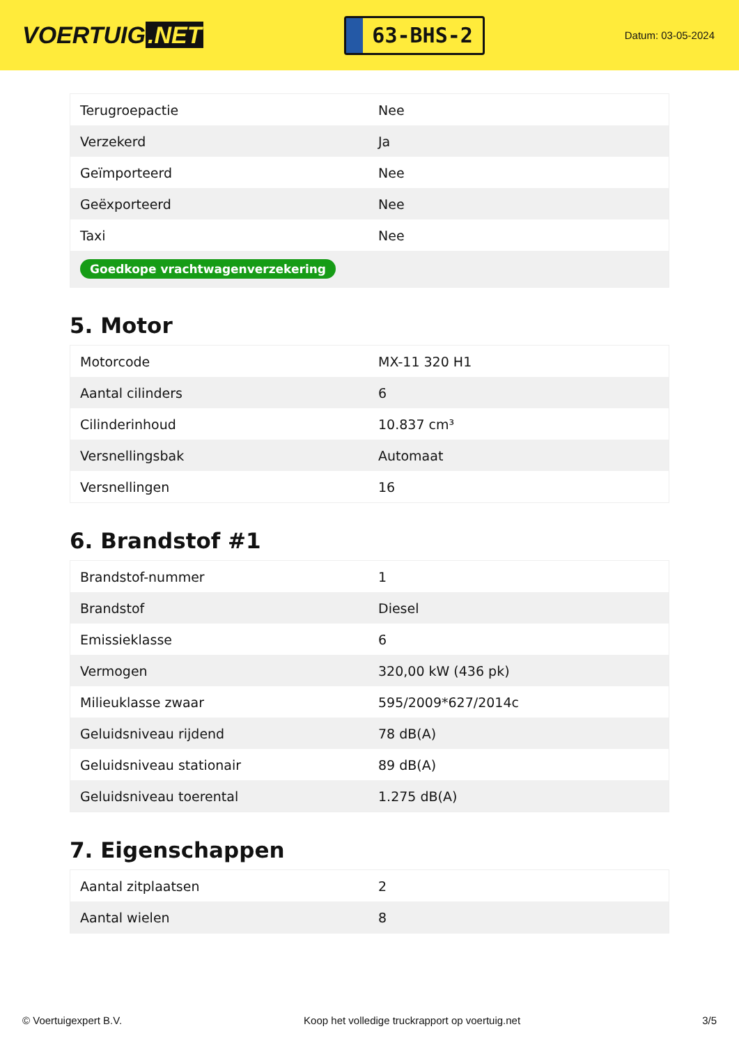VOERTUIG.NET
63-BHS-2
Datum: 03-05-2024
| Terugroepactie | Nee |
| Verzekerd | Ja |
| Geïmporteerd | Nee |
| Geëxporteerd | Nee |
| Taxi | Nee |
| Goedkope vrachtwagenverzekering | |
5. Motor
| Motorcode | MX-11 320 H1 |
| Aantal cilinders | 6 |
| Cilinderinhoud | 10.837 cm³ |
| Versnellingsbak | Automaat |
| Versnellingen | 16 |
6. Brandstof #1
| Brandstof-nummer | 1 |
| Brandstof | Diesel |
| Emissieklasse | 6 |
| Vermogen | 320,00 kW (436 pk) |
| Milieuklasse zwaar | 595/2009*627/2014c |
| Geluidsniveau rijdend | 78 dB(A) |
| Geluidsniveau stationair | 89 dB(A) |
| Geluidsniveau toerental | 1.275 dB(A) |
7. Eigenschappen
| Aantal zitplaatsen | 2 |
| Aantal wielen | 8 |
© Voertuigexpert B.V. Koop het volledige truckrapport op voertuig.net 3/5